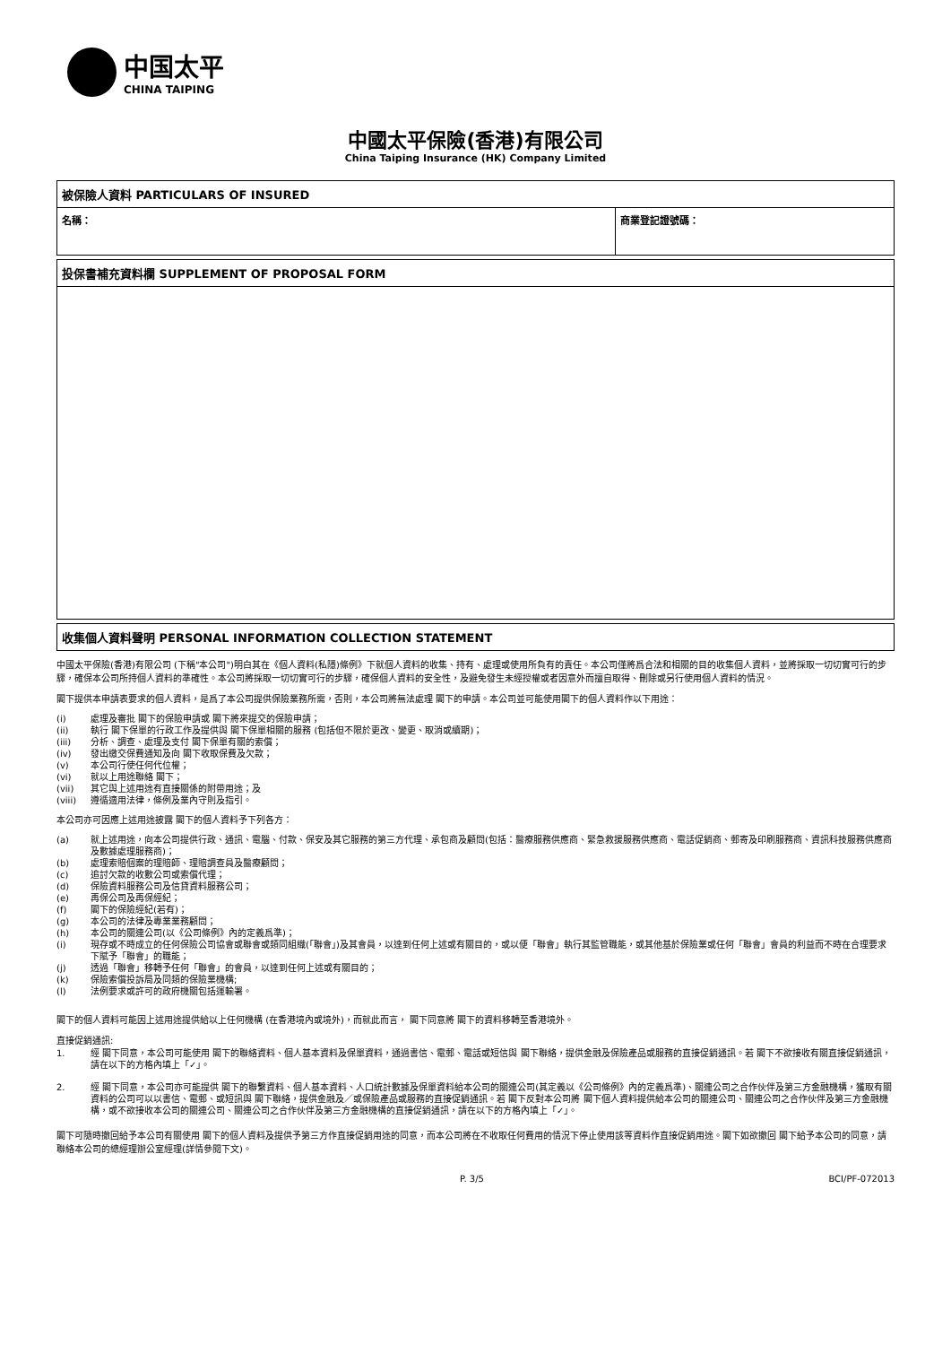中国太平
CHINA TAIPING
中國太平保險(香港)有限公司
China Taiping Insurance (HK) Company Limited
| 被保險人資料 PARTICULARS OF INSURED | |
| --- | --- |
| 名稱： | 商業登記證號碼： |
| 投保書補充資料欄 SUPPLEMENT OF PROPOSAL FORM |
| --- |
| 收集個人資料聲明 PERSONAL INFORMATION COLLECTION STATEMENT |
| --- |
中國太平保險(香港)有限公司 (下稱"本公司")明白其在《個人資料(私隱)條例》下就個人資料的收集、持有、處理或使用所負有的責任。本公司僅將爲合法和相關的目的收集個人資料，並將採取一切切實可行的步驟，確保本公司所持個人資料的準確性。本公司將採取一切切實可行的步驟，確保個人資料的安全性，及避免發生未經授權或者因意外而擅自取得、刪除或另行使用個人資料的情況。
閣下提供本申請表要求的個人資料，是爲了本公司提供保險業務所需，否則，本公司將無法處理 閣下的申請。本公司並可能使用閣下的個人資料作以下用途：
(i) 處理及審批 閣下的保險申請或 閣下將來提交的保險申請；
(ii) 執行 閣下保單的行政工作及提供與 閣下保單相關的服務 (包括但不限於更改、變更、取消或續期)；
(iii) 分析、調查、處理及支付 閣下保單有關的索償；
(iv) 發出繳交保費通知及向 閣下收取保費及欠款；
(v) 本公司行使任何代位權；
(vi) 就以上用途聯絡 閣下；
(vii) 其它與上述用途有直接關係的附帶用途；及
(viii) 遵循適用法律，條例及業內守則及指引。
本公司亦可因應上述用途披露 閣下的個人資料予下列各方：
(a) 就上述用途，向本公司提供行政、通訊、電腦、付款、保安及其它服務的第三方代理、承包商及顧問(包括：醫療服務供應商、緊急救援服務供應商、電話促銷商、郵寄及印刷服務商、資訊科技服務供應商及數據處理服務商)；
(b) 處理索賠個案的理賠師、理賠調查員及醫療顧問；
(c) 追討欠款的收數公司或索償代理；
(d) 保險資料服務公司及信貸資料服務公司；
(e) 再保公司及再保經紀；
(f) 閣下的保險經紀(若有)；
(g) 本公司的法律及專業業務顧問；
(h) 本公司的關連公司(以《公司條例》內的定義爲準)；
(i) 現存或不時成立的任何保險公司協會或聯會或類同組織(「聯會」)及其會員，以達到任何上述或有關目的，或以便「聯會」執行其監管職能，或其他基於保險業或任何「聯會」會員的利益而不時在合理要求下賦予「聯會」的職能；
(j) 透過「聯會」移轉予任何「聯會」的會員，以達到任何上述或有關目的；
(k) 保險索償投訴局及同類的保險業機構;
(l) 法例要求或許可的政府機關包括運輸署。
閣下的個人資料可能因上述用途提供給以上任何機構 (在香港境內或境外)，而就此而言， 閣下同意將 閣下的資料移轉至香港境外。
直接促銷通訊:
1. 經 閣下同意，本公司可能使用 閣下的聯絡資料、個人基本資料及保單資料，通過書信、電郵、電話或短信與 閣下聯絡，提供金融及保險產品或服務的直接促銷通訊。若 閣下不欲接收有關直接促銷通訊，請在以下的方格內填上「✓」。
2. 經 閣下同意，本公司亦可能提供 閣下的聯繫資料、個人基本資料、人口統計數據及保單資料給本公司的關連公司(其定義以《公司條例》內的定義爲準)、關連公司之合作伙伴及第三方金融機構，獲取有關資料的公司可以以書信、電郵、或短訊與 閣下聯絡，提供金融及／或保險產品或服務的直接促銷通訊。若 閣下反對本公司將 閣下個人資料提供給本公司的關連公司、關連公司之合作伙伴及第三方金融機構，或不欲接收本公司的關連公司、關連公司之合作伙伴及第三方金融機構的直接促銷通訊，請在以下的方格內填上「✓」。
閣下可隨時撤回給予本公司有關使用 閣下的個人資料及提供予第三方作直接促銷用途的同意，而本公司將在不收取任何費用的情況下停止使用該等資料作直接促銷用途。閣下如欲撤回 閣下給予本公司的同意，請聯絡本公司的總經理辦公室經理(詳情參閱下文)。
P. 3/5 BCI/PF-072013